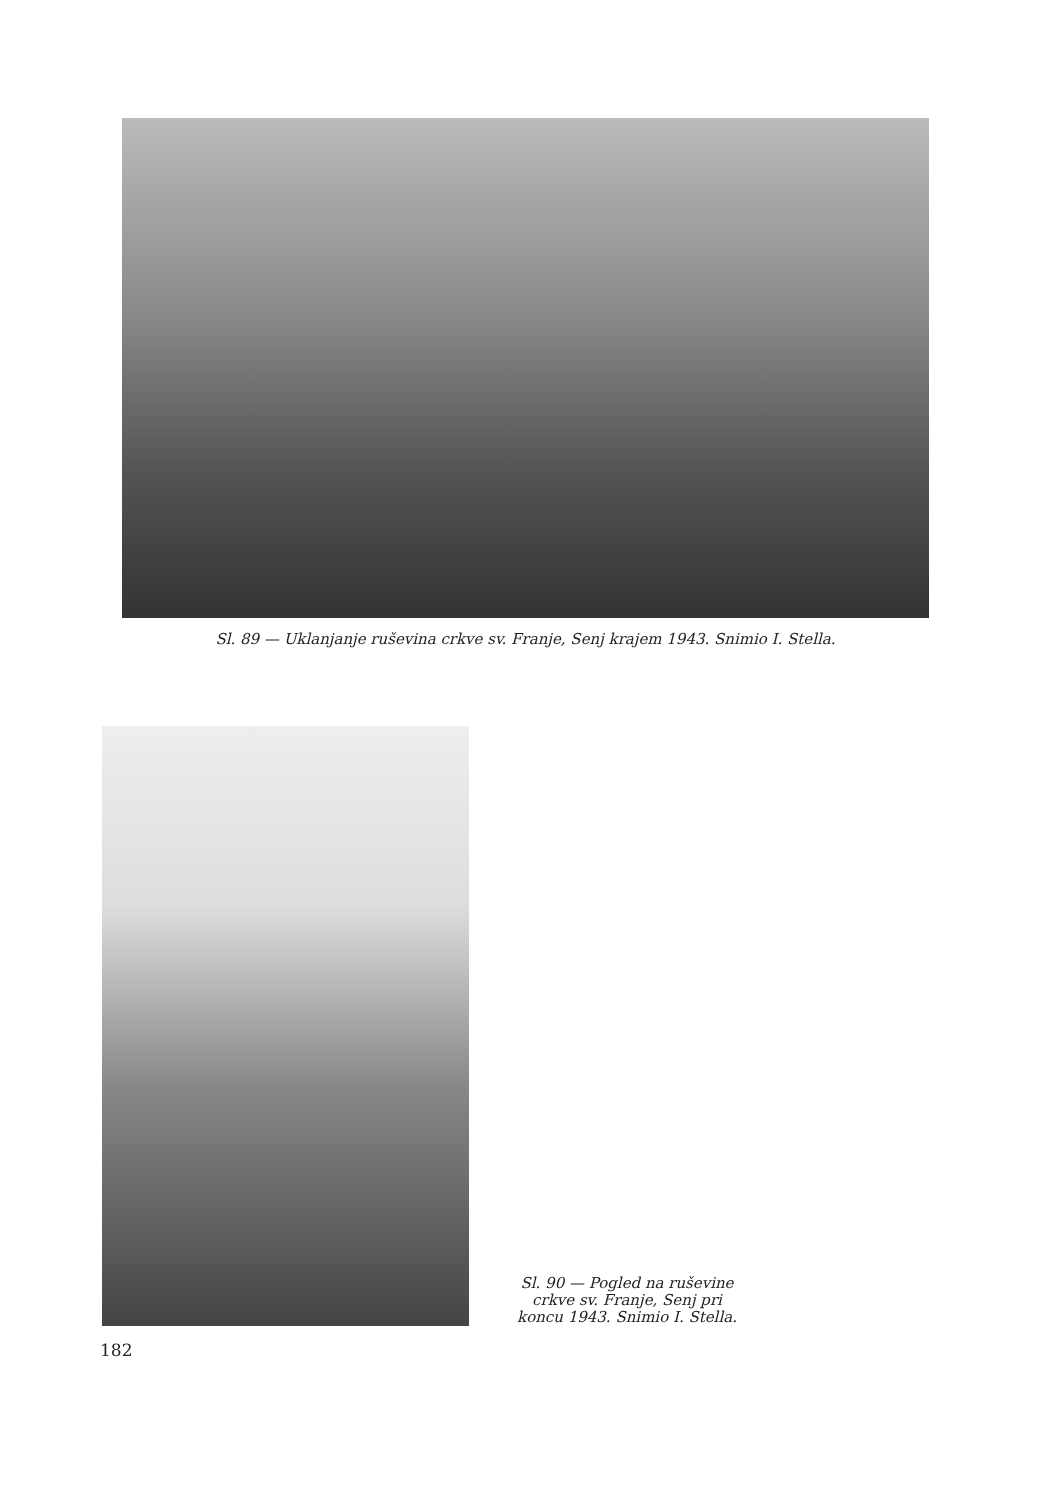Sl. 89 — Uklanjanje ruševina crkve sv. Franje, Senj krajem 1943. Snimio I. Stella.
Sl. 90 — Pogled na ruševine crkve sv. Franje, Senj pri koncu 1943. Snimio I. Stella.
182